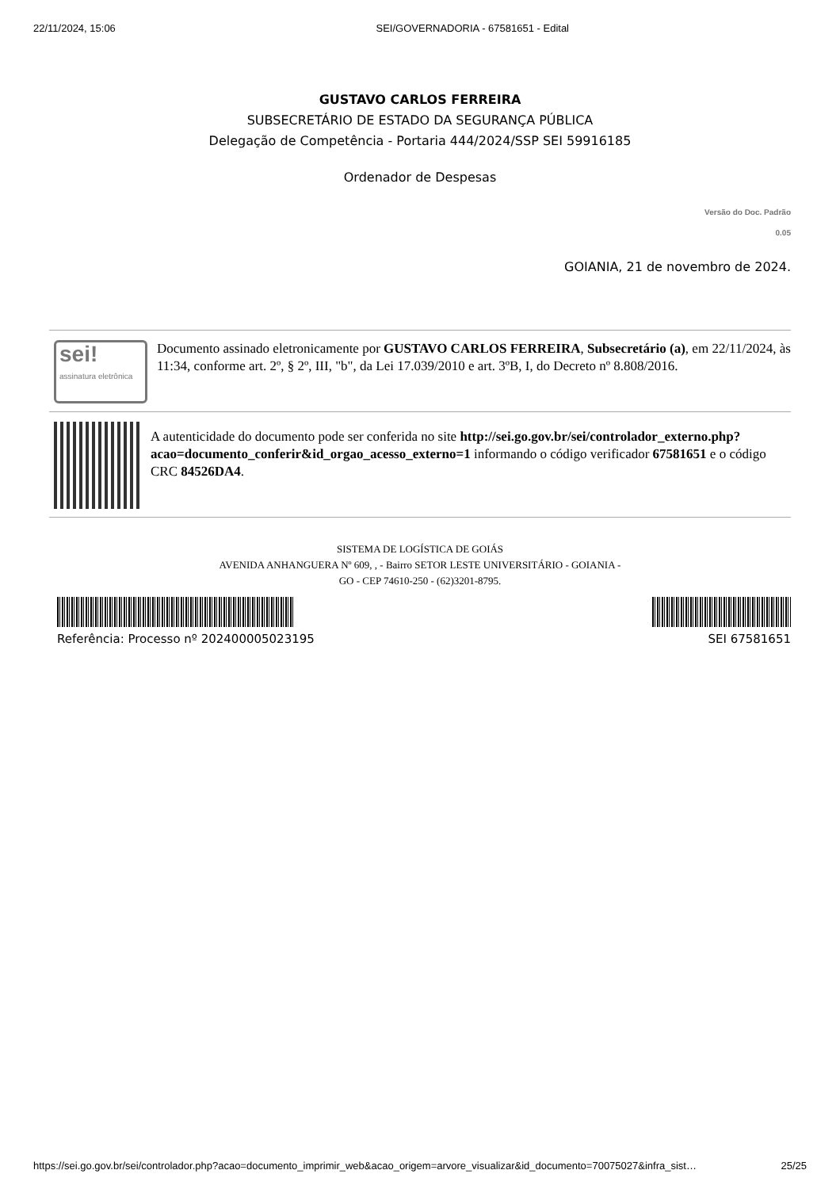22/11/2024, 15:06 SEI/GOVERNADORIA - 67581651 - Edital
GUSTAVO CARLOS FERREIRA
SUBSECRETÁRIO DE ESTADO DA SEGURANÇA PÚBLICA
Delegação de Competência - Portaria 444/2024/SSP SEI 59916185
Ordenador de Despesas
Versão do Doc. Padrão
0.05
GOIANIA, 21 de novembro de 2024.
sei!
assinatura eletrônica
Documento assinado eletronicamente por GUSTAVO CARLOS FERREIRA, Subsecretário (a), em 22/11/2024, às 11:34, conforme art. 2º, § 2º, III, "b", da Lei 17.039/2010 e art. 3ºB, I, do Decreto nº 8.808/2016.
A autenticidade do documento pode ser conferida no site http://sei.go.gov.br/sei/controlador_externo.php?acao=documento_conferir&id_orgao_acesso_externo=1 informando o código verificador 67581651 e o código CRC 84526DA4.
SISTEMA DE LOGÍSTICA DE GOIÁS
AVENIDA ANHANGUERA Nº 609, , - Bairro SETOR LESTE UNIVERSITÁRIO - GOIANIA -
GO - CEP 74610-250 - (62)3201-8795.
Referência: Processo nº 202400005023195 SEI 67581651
https://sei.go.gov.br/sei/controlador.php?acao=documento_imprimir_web&acao_origem=arvore_visualizar&id_documento=70075027&infra_sist… 25/25